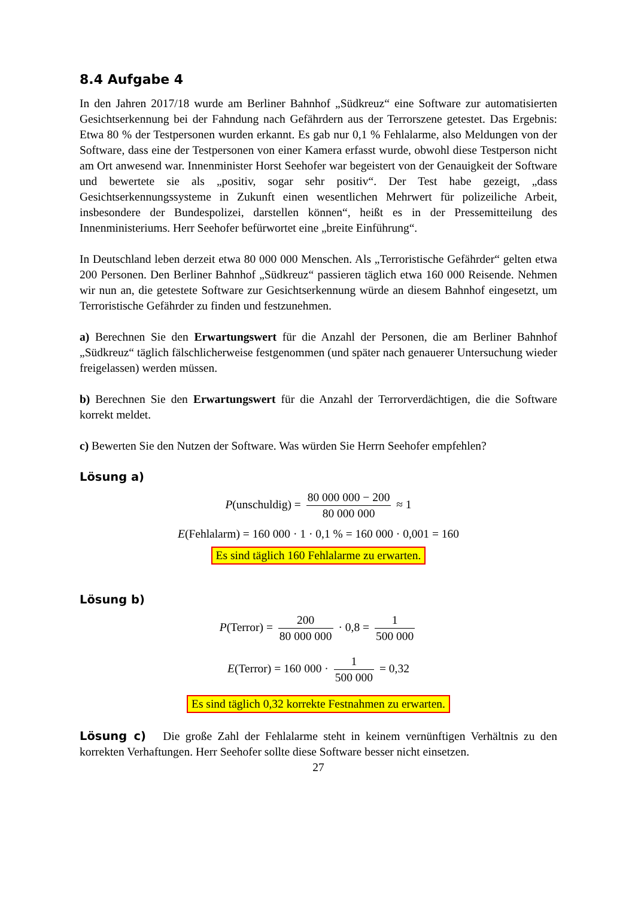8.4 Aufgabe 4
In den Jahren 2017/18 wurde am Berliner Bahnhof „Südkreuz“ eine Software zur automatisierten Gesichtserkennung bei der Fahndung nach Gefährdern aus der Terrorszene getestet. Das Ergebnis: Etwa 80 % der Testpersonen wurden erkannt. Es gab nur 0,1 % Fehlalarme, also Meldungen von der Software, dass eine der Testpersonen von einer Kamera erfasst wurde, obwohl diese Testperson nicht am Ort anwesend war. Innenminister Horst Seehofer war begeistert von der Genauigkeit der Software und bewertete sie als „positiv, sogar sehr positiv“. Der Test habe gezeigt, „dass Gesichtserkennungssysteme in Zukunft einen wesentlichen Mehrwert für polizeiliche Arbeit, insbesondere der Bundespolizei, darstellen können“, heißt es in der Pressemitteilung des Innenministeriums. Herr Seehofer befürwortet eine „breite Einführung“.
In Deutschland leben derzeit etwa 80 000 000 Menschen. Als „Terroristische Gefährder“ gelten etwa 200 Personen. Den Berliner Bahnhof „Südkreuz“ passieren täglich etwa 160 000 Reisende. Nehmen wir nun an, die getestete Software zur Gesichtserkennung würde an diesem Bahnhof eingesetzt, um Terroristische Gefährder zu finden und festzunehmen.
a) Berechnen Sie den Erwartungswert für die Anzahl der Personen, die am Berliner Bahnhof „Südkreuz“ täglich fälschlicherweise festgenommen (und später nach genauerer Untersuchung wieder freigelassen) werden müssen.
b) Berechnen Sie den Erwartungswert für die Anzahl der Terrorverdächtigen, die die Software korrekt meldet.
c) Bewerten Sie den Nutzen der Software. Was würden Sie Herrn Seehofer empfehlen?
Lösung a)
P(unschuldig) = 80 000 000 − 200 80 000 000 ≈ 1
E(Fehlalarm) = 160 000 · 1 · 0,1 % = 160 000 · 0,001 = 160
Es sind täglich 160 Fehlalarme zu erwarten.
Lösung b)
P(Terror) = 200 80 000 000 · 0,8 = 1 500 000
E(Terror) = 160 000 · 1 500 000 = 0,32
Es sind täglich 0,32 korrekte Festnahmen zu erwarten.
Lösung c) Die große Zahl der Fehlalarme steht in keinem vernünftigen Verhältnis zu den korrekten Verhaftungen. Herr Seehofer sollte diese Software besser nicht einsetzen.
27